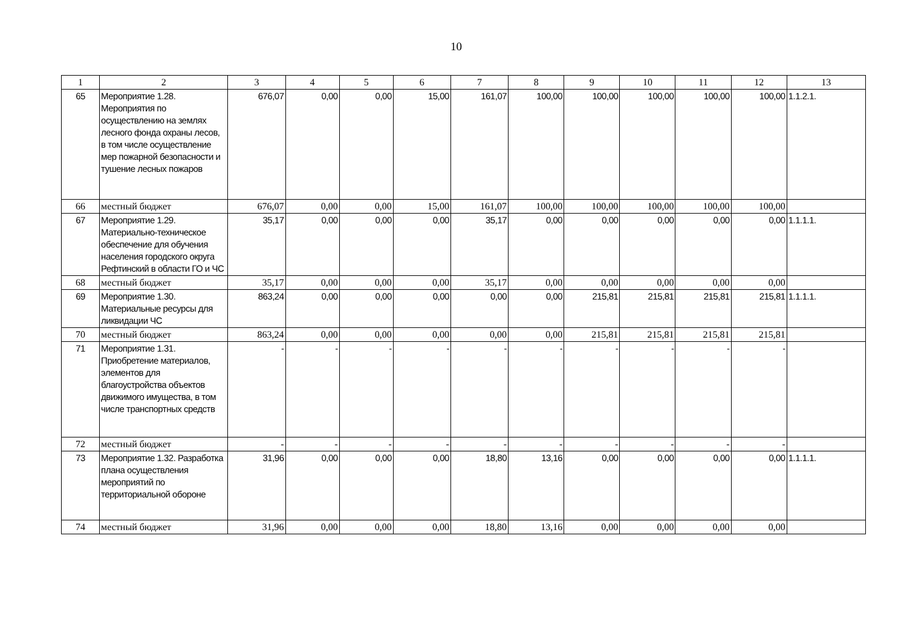10
| 1 | 2 | 3 | 4 | 5 | 6 | 7 | 8 | 9 | 10 | 11 | 12 | 13 |
| --- | --- | --- | --- | --- | --- | --- | --- | --- | --- | --- | --- | --- |
| 65 | Мероприятие 1.28. Мероприятия по осуществлению на землях лесного фонда охраны лесов, в том числе осуществление мер пожарной безопасности и тушение лесных пожаров | 676,07 | 0,00 | 0,00 | 15,00 | 161,07 | 100,00 | 100,00 | 100,00 | 100,00 | 100,00 | 1.1.2.1. |
| 66 | местный бюджет | 676,07 | 0,00 | 0,00 | 15,00 | 161,07 | 100,00 | 100,00 | 100,00 | 100,00 | 100,00 | |
| 67 | Мероприятие 1.29. Материально-техническое обеспечение для обучения населения городского округа Рефтинский в области ГО и ЧС | 35,17 | 0,00 | 0,00 | 0,00 | 35,17 | 0,00 | 0,00 | 0,00 | 0,00 | 0,00 | 1.1.1.1. |
| 68 | местный бюджет | 35,17 | 0,00 | 0,00 | 0,00 | 35,17 | 0,00 | 0,00 | 0,00 | 0,00 | 0,00 | |
| 69 | Мероприятие 1.30. Материальные ресурсы для ликвидации ЧС | 863,24 | 0,00 | 0,00 | 0,00 | 0,00 | 0,00 | 215,81 | 215,81 | 215,81 | 215,81 | 1.1.1.1. |
| 70 | местный бюджет | 863,24 | 0,00 | 0,00 | 0,00 | 0,00 | 0,00 | 215,81 | 215,81 | 215,81 | 215,81 | |
| 71 | Мероприятие 1.31. Приобретение материалов, элементов для благоустройства объектов движимого имущества, в том числе транспортных средств | - | - | - | - | - | - | - | - | - | - | |
| 72 | местный бюджет | - | - | - | - | - | - | - | - | - | - | |
| 73 | Мероприятие 1.32. Разработка плана осуществления мероприятий по территориальной обороне | 31,96 | 0,00 | 0,00 | 0,00 | 18,80 | 13,16 | 0,00 | 0,00 | 0,00 | 0,00 | 1.1.1.1. |
| 74 | местный бюджет | 31,96 | 0,00 | 0,00 | 0,00 | 18,80 | 13,16 | 0,00 | 0,00 | 0,00 | 0,00 | |